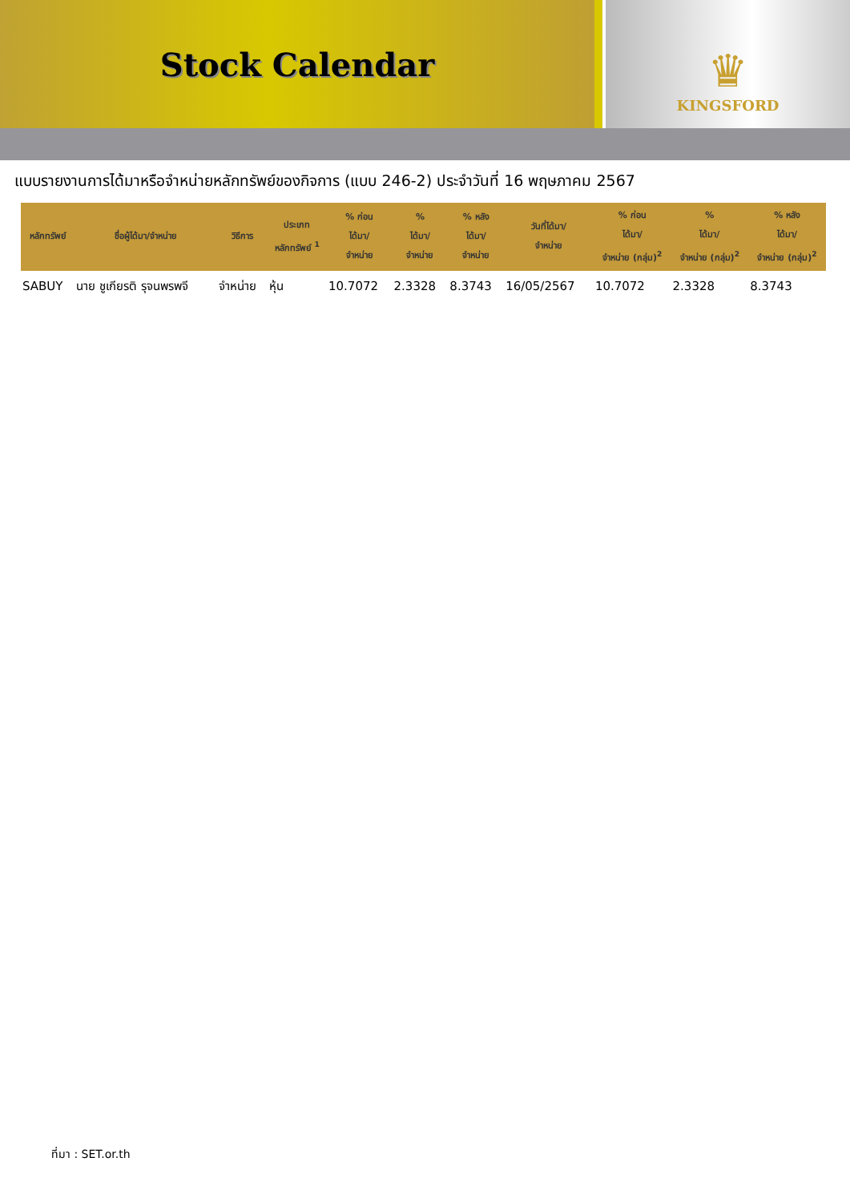Stock Calendar
♛
KINGSFORD
แบบรายงานการได้มาหรือจำหน่ายหลักทรัพย์ของกิจการ (แบบ 246-2) ประจำวันที่ 16 พฤษภาคม 2567
| หลักทรัพย์ | ชื่อผู้ได้มา/จำหน่าย | วิธีการ | ประเภท หลักทรัพย์ <sup>1</sup> | % ก่อน ได้มา/ จำหน่าย | % ได้มา/ จำหน่าย | % หลัง ได้มา/ จำหน่าย | วันที่ได้มา/ จำหน่าย | % ก่อน ได้มา/ จำหน่าย (กลุ่ม)<sup>2</sup> | % ได้มา/ จำหน่าย (กลุ่ม)<sup>2</sup> | % หลัง ได้มา/ จำหน่าย (กลุ่ม)<sup>2</sup> |
| --- | --- | --- | --- | --- | --- | --- | --- | --- | --- | --- |
| SABUY | นาย ชูเกียรติ รุจนพรพจี | จำหน่าย | หุ้น | 10.7072 | 2.3328 | 8.3743 | 16/05/2567 | 10.7072 | 2.3328 | 8.3743 |
ที่มา : SET.or.th